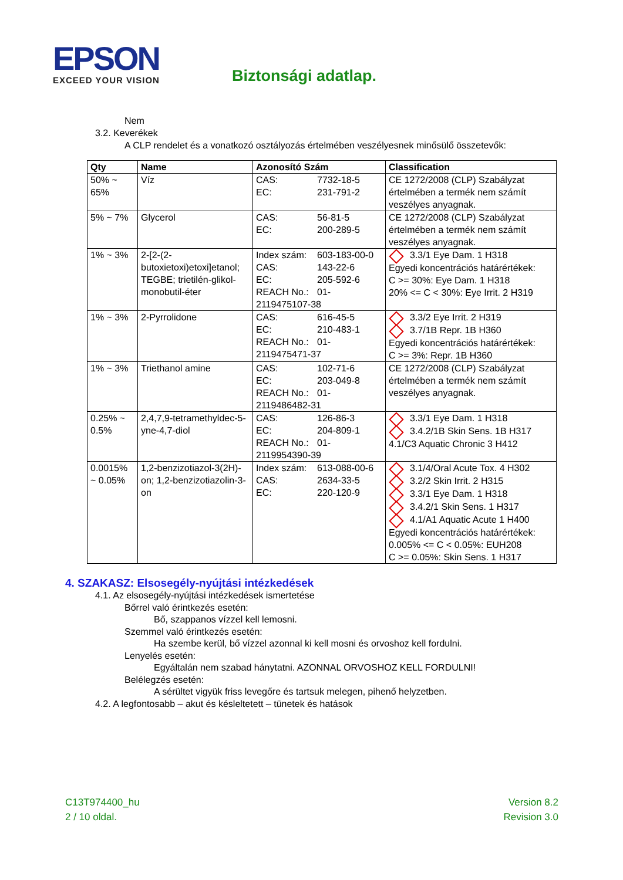EPSON
EXCEED YOUR VISION
Biztonsági adatlap.
Nem
3.2. Keverékek
A CLP rendelet és a vonatkozó osztályozás értelmében veszélyesnek minősülő összetevők:
| Qty | Name | Azonosító Szám | Classification |
| --- | --- | --- | --- |
| 50% ~ 65% | Víz | CAS: 7732-18-5 EC: 231-791-2 | CE 1272/2008 (CLP) Szabályzat értelmében a termék nem számít veszélyes anyagnak. |
| 5% ~ 7% | Glycerol | CAS: 56-81-5 EC: 200-289-5 | CE 1272/2008 (CLP) Szabályzat értelmében a termék nem számít veszélyes anyagnak. |
| 1% ~ 3% | 2-[2-(2-butoxietoxi)etoxi]etanol; TEGBE; trietilén-glikol-monobutil-éter | Index szám: 603-183-00-0 CAS: 143-22-6 EC: 205-592-6 REACH No.: 01-2119475107-38 | 3.3/1 Eye Dam. 1 H318 Egyedi koncentrációs határértékek: C >= 30%: Eye Dam. 1 H318 20% <= C < 30%: Eye Irrit. 2 H319 |
| 1% ~ 3% | 2-Pyrrolidone | CAS: 616-45-5 EC: 210-483-1 REACH No.: 01-2119475471-37 | 3.3/2 Eye Irrit. 2 H319 3.7/1B Repr. 1B H360 Egyedi koncentrációs határértékek: C >= 3%: Repr. 1B H360 |
| 1% ~ 3% | Triethanol amine | CAS: 102-71-6 EC: 203-049-8 REACH No.: 01-2119486482-31 | CE 1272/2008 (CLP) Szabályzat értelmében a termék nem számít veszélyes anyagnak. |
| 0.25% ~ 0.5% | 2,4,7,9-tetramethyldec-5-yne-4,7-diol | CAS: 126-86-3 EC: 204-809-1 REACH No.: 01-2119954390-39 | 3.3/1 Eye Dam. 1 H318 3.4.2/1B Skin Sens. 1B H317 4.1/C3 Aquatic Chronic 3 H412 |
| 0.0015% ~ 0.05% | 1,2-benzizotiazol-3(2H)-on; 1,2-benzizotiazolin-3-on | Index szám: 613-088-00-6 CAS: 2634-33-5 EC: 220-120-9 | 3.1/4/Oral Acute Tox. 4 H302 3.2/2 Skin Irrit. 2 H315 3.3/1 Eye Dam. 1 H318 3.4.2/1 Skin Sens. 1 H317 4.1/A1 Aquatic Acute 1 H400 Egyedi koncentrációs határértékek: 0.005% <= C < 0.05%: EUH208 C >= 0.05%: Skin Sens. 1 H317 |
4. SZAKASZ: Elsosegély-nyújtási intézkedések
4.1. Az elsosegély-nyújtási intézkedések ismertetése
Bőrrel való érintkezés esetén:
Bő, szappanos vízzel kell lemosni.
Szemmel való érintkezés esetén:
Ha szembe kerül, bő vízzel azonnal ki kell mosni és orvoshoz kell fordulni.
Lenyelés esetén:
Egyáltalán nem szabad hánytatni. AZONNAL ORVOSHOZ KELL FORDULNI!
Belélegzés esetén:
A sérültet vigyük friss levegőre és tartsuk melegen, pihenő helyzetben.
4.2. A legfontosabb – akut és késleltetett – tünetek és hatások
C13T974400_hu
2 / 10 oldal.
Version 8.2
Revision 3.0